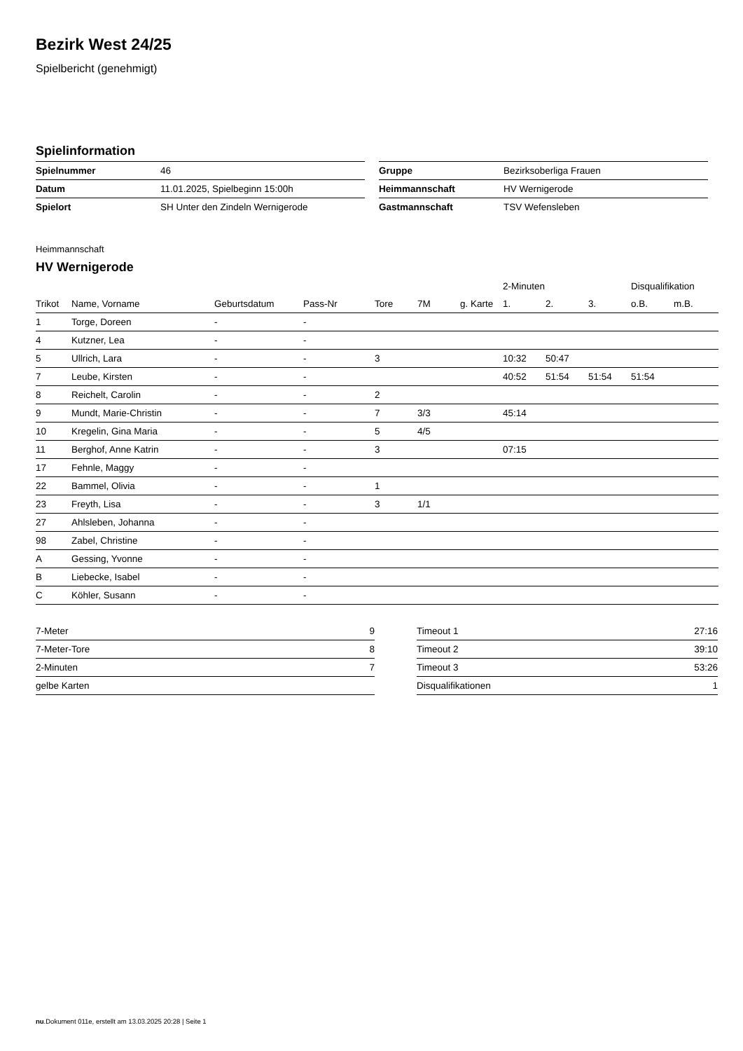Bezirk West 24/25
Spielbericht (genehmigt)
Spielinformation
| Spielnummer | 46 |
| Datum | 11.01.2025, Spielbeginn 15:00h |
| Spielort | SH Unter den Zindeln Wernigerode |
| Gruppe | Bezirksoberliga Frauen |
| Heimmannschaft | HV Wernigerode |
| Gastmannschaft | TSV Wefensleben |
Heimmannschaft
HV Wernigerode
| | | | | | | | 2-Minuten | | | Disqualifikation | |
| --- | --- | --- | --- | --- | --- | --- | --- | --- | --- | --- | --- |
| Trikot | Name, Vorname | Geburtsdatum | Pass-Nr | Tore | 7M | g. Karte | 1. | 2. | 3. | o.B. | m.B. |
| 1 | Torge, Doreen | - | - | | | | | | | | |
| 4 | Kutzner, Lea | - | - | | | | | | | | |
| 5 | Ullrich, Lara | - | - | 3 | | | 10:32 | 50:47 | | | |
| 7 | Leube, Kirsten | - | - | | | | 40:52 | 51:54 | 51:54 | 51:54 | |
| 8 | Reichelt, Carolin | - | - | 2 | | | | | | | |
| 9 | Mundt, Marie-Christin | - | - | 7 | 3/3 | | 45:14 | | | | |
| 10 | Kregelin, Gina Maria | - | - | 5 | 4/5 | | | | | | |
| 11 | Berghof, Anne Katrin | - | - | 3 | | | 07:15 | | | | |
| 17 | Fehnle, Maggy | - | - | | | | | | | | |
| 22 | Bammel, Olivia | - | - | 1 | | | | | | | |
| 23 | Freyth, Lisa | - | - | 3 | 1/1 | | | | | | |
| 27 | Ahlsleben, Johanna | - | - | | | | | | | | |
| 98 | Zabel, Christine | - | - | | | | | | | | |
| A | Gessing, Yvonne | - | - | | | | | | | | |
| B | Liebecke, Isabel | - | - | | | | | | | | |
| C | Köhler, Susann | - | - | | | | | | | | |
| 7-Meter | 9 |
| 7-Meter-Tore | 8 |
| 2-Minuten | 7 |
| gelbe Karten | |
| Timeout 1 | 27:16 |
| Timeout 2 | 39:10 |
| Timeout 3 | 53:26 |
| Disqualifikationen | 1 |
nu.Dokument 011e, erstellt am 13.03.2025 20:28 | Seite 1